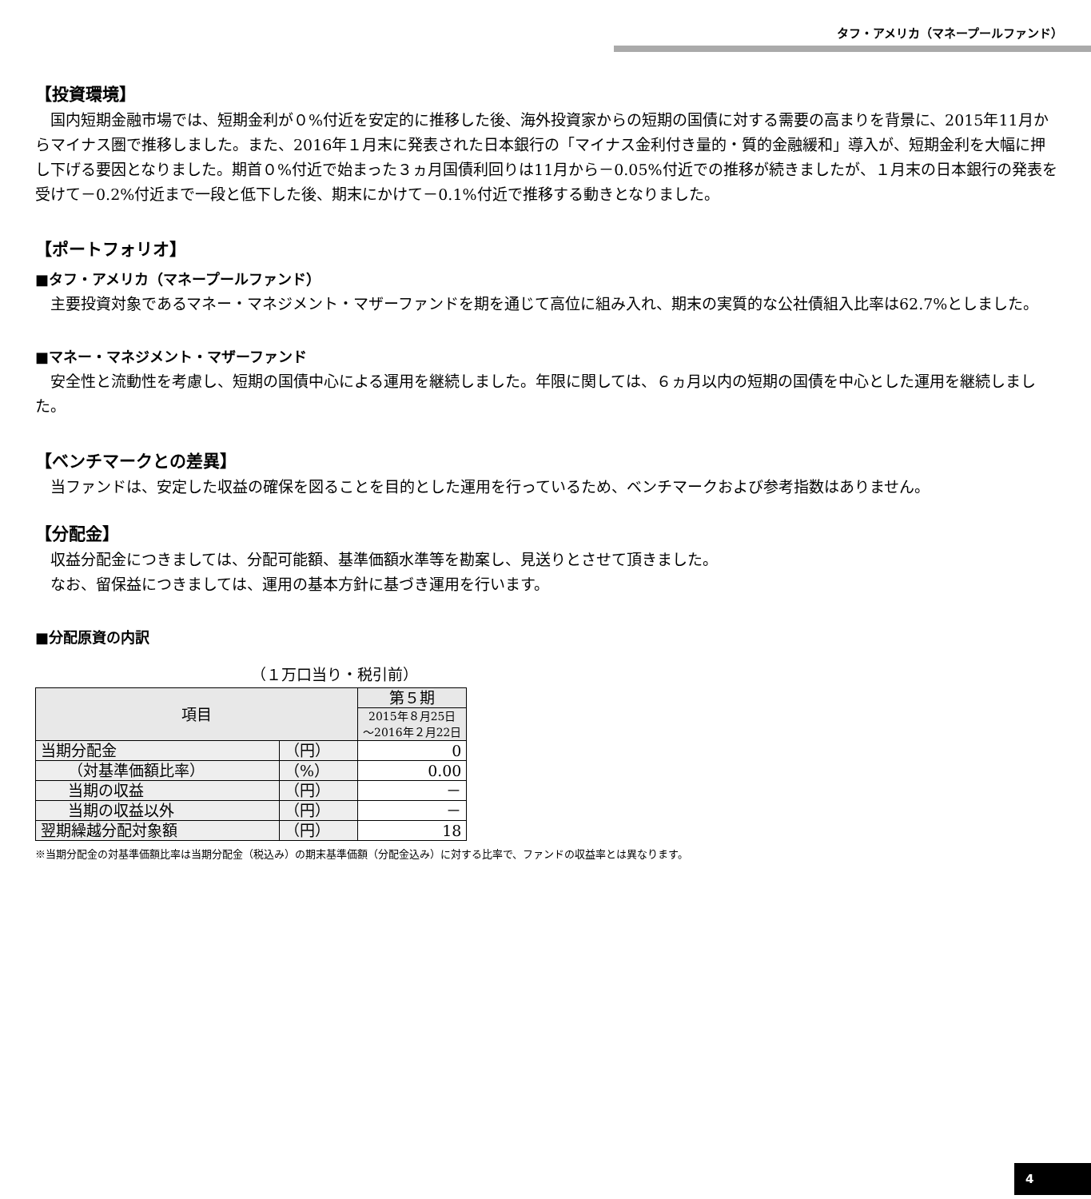タフ・アメリカ（マネープールファンド）
【投資環境】
国内短期金融市場では、短期金利が０%付近を安定的に推移した後、海外投資家からの短期の国債に対する需要の高まりを背景に、2015年11月からマイナス圏で推移しました。また、2016年１月末に発表された日本銀行の「マイナス金利付き量的・質的金融緩和」導入が、短期金利を大幅に押し下げる要因となりました。期首０%付近で始まった３ヵ月国債利回りは11月から－0.05%付近での推移が続きましたが、１月末の日本銀行の発表を受けて－0.2%付近まで一段と低下した後、期末にかけて－0.1%付近で推移する動きとなりました。
【ポートフォリオ】
■タフ・アメリカ（マネープールファンド）
主要投資対象であるマネー・マネジメント・マザーファンドを期を通じて高位に組み入れ、期末の実質的な公社債組入比率は62.7%としました。
■マネー・マネジメント・マザーファンド
安全性と流動性を考慮し、短期の国債中心による運用を継続しました。年限に関しては、６ヵ月以内の短期の国債を中心とした運用を継続しました。
【ベンチマークとの差異】
当ファンドは、安定した収益の確保を図ることを目的とした運用を行っているため、ベンチマークおよび参考指数はありません。
【分配金】
収益分配金につきましては、分配可能額、基準価額水準等を勘案し、見送りとさせて頂きました。
なお、留保益につきましては、運用の基本方針に基づき運用を行います。
■分配原資の内訳
（１万口当り・税引前）
| 項目 | | 第５期 |
| --- | --- | --- |
| | | 2015年８月25日 ～2016年２月22日 |
| 当期分配金 | （円） | 0 |
| （対基準価額比率） | （%） | 0.00 |
| 当期の収益 | （円） | － |
| 当期の収益以外 | （円） | － |
| 翌期繰越分配対象額 | （円） | 18 |
※当期分配金の対基準価額比率は当期分配金（税込み）の期末基準価額（分配金込み）に対する比率で、ファンドの収益率とは異なります。
4